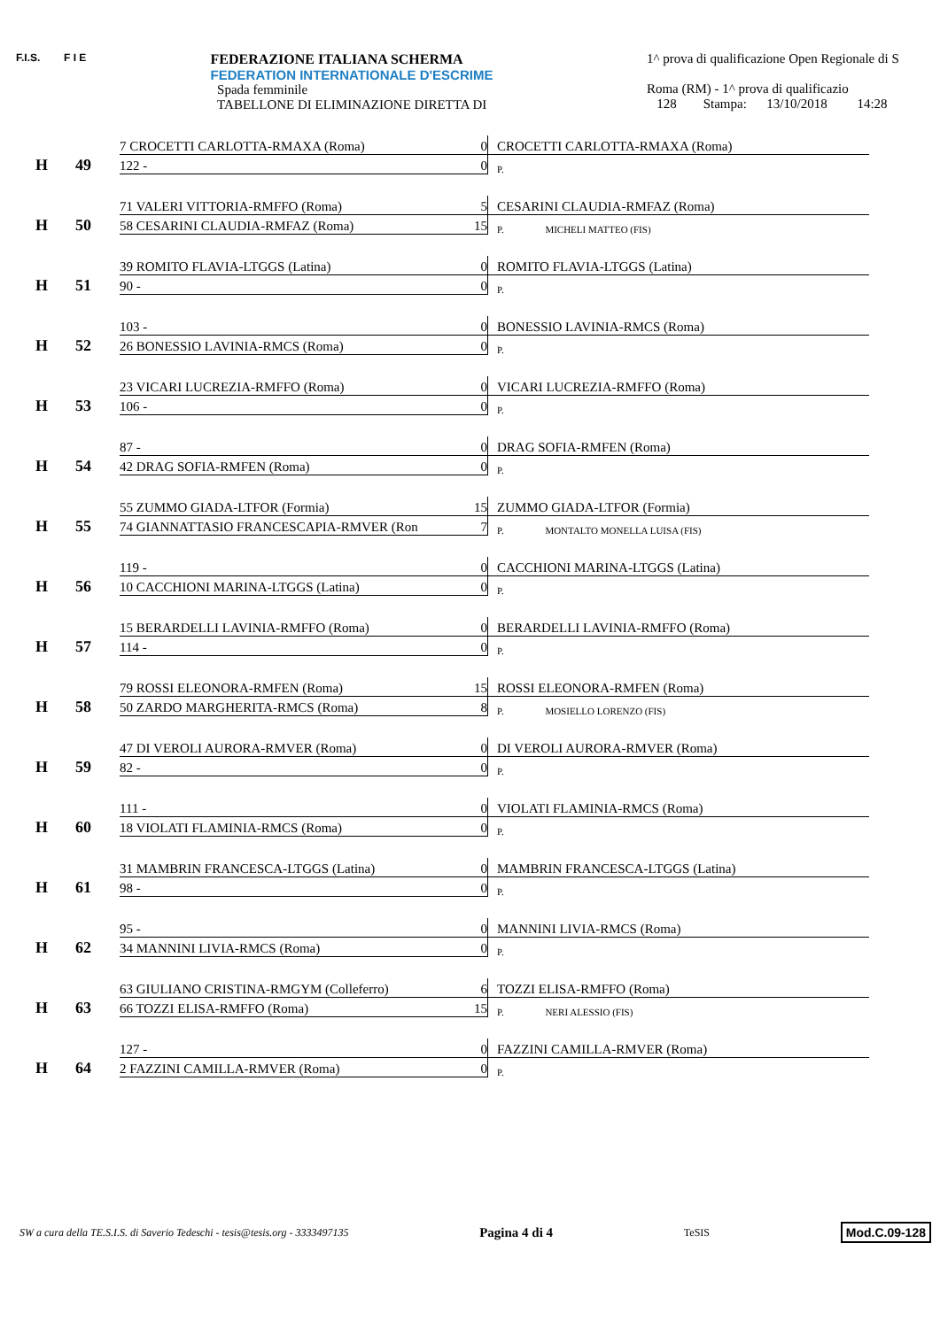F.I.S. F I E
FEDERAZIONE ITALIANA SCHERMA
FEDERATION INTERNATIONALE D'ESCRIME
Spada femminile
TABELLONE DI ELIMINAZIONE DIRETTA DI
1^ prova di qualificazione Open Regionale di S
Roma (RM) - 1^ prova di qualificazio
128 Stampa: 13/10/2018 14:28
| H | 49 | 7 CROCETTI CARLOTTA-RMAXA (Roma) | 0 | CROCETTI CARLOTTA-RMAXA (Roma) |
| | | 122 - | 0 | P. |
| H | 50 | 71 VALERI VITTORIA-RMFFO (Roma) | 5 | CESARINI CLAUDIA-RMFAZ (Roma) |
| | | 58 CESARINI CLAUDIA-RMFAZ (Roma) | 15 | P. MICHELI MATTEO (FIS) |
| H | 51 | 39 ROMITO FLAVIA-LTGGS (Latina) | 0 | ROMITO FLAVIA-LTGGS (Latina) |
| | | 90 - | 0 | P. |
| H | 52 | 103 - | 0 | BONESSIO LAVINIA-RMCS (Roma) |
| | | 26 BONESSIO LAVINIA-RMCS (Roma) | 0 | P. |
| H | 53 | 23 VICARI LUCREZIA-RMFFO (Roma) | 0 | VICARI LUCREZIA-RMFFO (Roma) |
| | | 106 - | 0 | P. |
| H | 54 | 87 - | 0 | DRAG SOFIA-RMFEN (Roma) |
| | | 42 DRAG SOFIA-RMFEN (Roma) | 0 | P. |
| H | 55 | 55 ZUMMO GIADA-LTFOR (Formia) | 15 | ZUMMO GIADA-LTFOR (Formia) |
| | | 74 GIANNATTASIO FRANCESCAPIA-RMVER (Ron | 7 | P. MONTALTO MONELLA LUISA (FIS) |
| H | 56 | 119 - | 0 | CACCHIONI MARINA-LTGGS (Latina) |
| | | 10 CACCHIONI MARINA-LTGGS (Latina) | 0 | P. |
| H | 57 | 15 BERARDELLI LAVINIA-RMFFO (Roma) | 0 | BERARDELLI LAVINIA-RMFFO (Roma) |
| | | 114 - | 0 | P. |
| H | 58 | 79 ROSSI ELEONORA-RMFEN (Roma) | 15 | ROSSI ELEONORA-RMFEN (Roma) |
| | | 50 ZARDO MARGHERITA-RMCS (Roma) | 8 | P. MOSIELLO LORENZO (FIS) |
| H | 59 | 47 DI VEROLI AURORA-RMVER (Roma) | 0 | DI VEROLI AURORA-RMVER (Roma) |
| | | 82 - | 0 | P. |
| H | 60 | 111 - | 0 | VIOLATI FLAMINIA-RMCS (Roma) |
| | | 18 VIOLATI FLAMINIA-RMCS (Roma) | 0 | P. |
| H | 61 | 31 MAMBRIN FRANCESCA-LTGGS (Latina) | 0 | MAMBRIN FRANCESCA-LTGGS (Latina) |
| | | 98 - | 0 | P. |
| H | 62 | 95 - | 0 | MANNINI LIVIA-RMCS (Roma) |
| | | 34 MANNINI LIVIA-RMCS (Roma) | 0 | P. |
| H | 63 | 63 GIULIANO CRISTINA-RMGYM (Colleferro) | 6 | TOZZI ELISA-RMFFO (Roma) |
| | | 66 TOZZI ELISA-RMFFO (Roma) | 15 | P. NERI ALESSIO (FIS) |
| H | 64 | 127 - | 0 | FAZZINI CAMILLA-RMVER (Roma) |
| | | 2 FAZZINI CAMILLA-RMVER (Roma) | 0 | P. |
SW a cura della TE.S.I.S. di Saverio Tedeschi - tesis@tesis.org - 3333497135 Pagina 4 di 4 TeSIS Mod.C.09-128